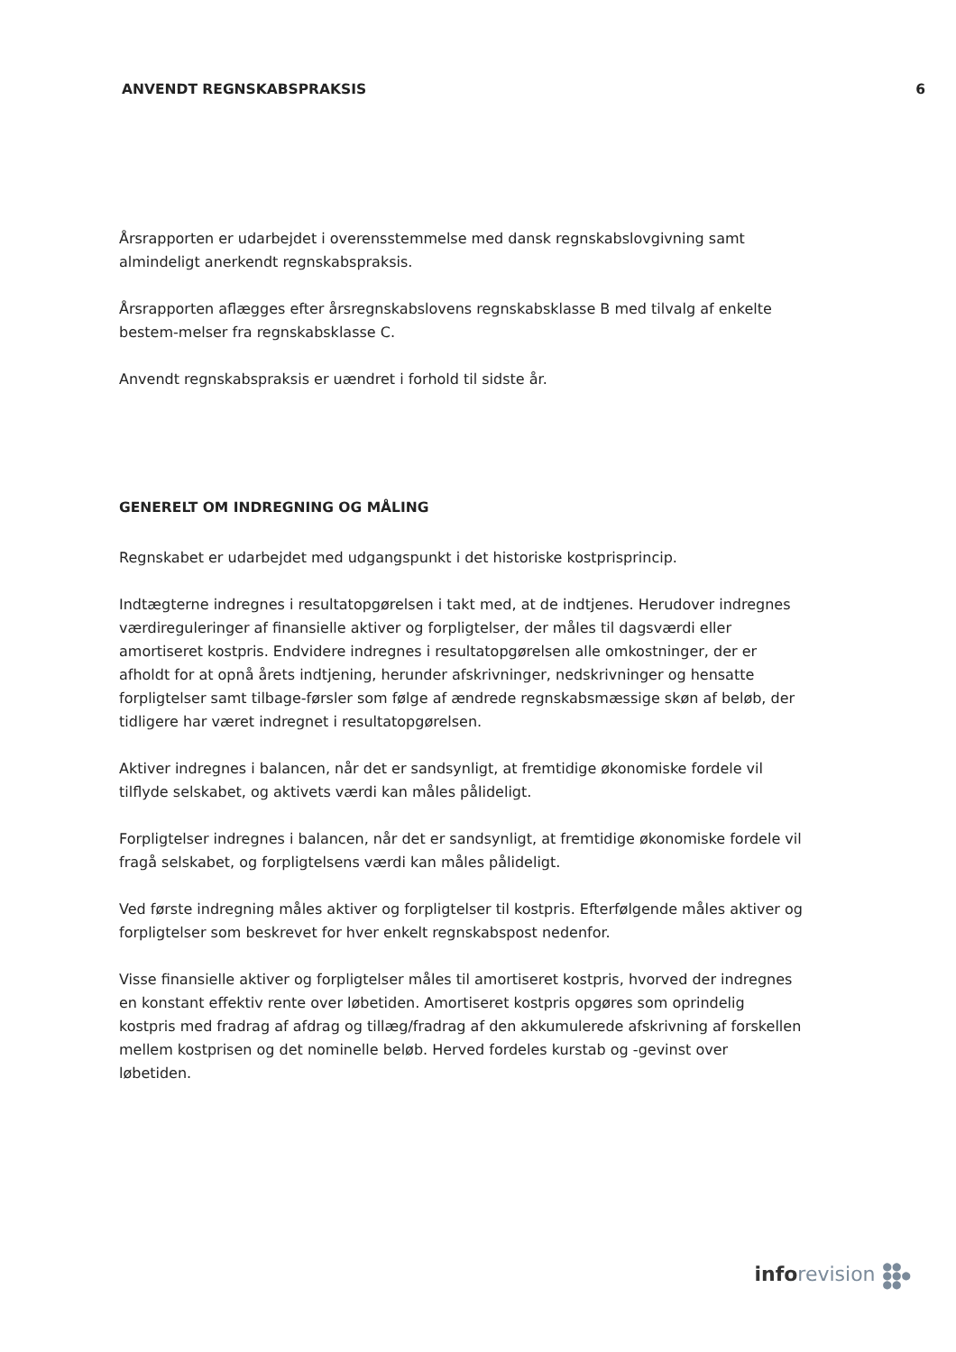ANVENDT REGNSKABSPRAKSIS 6
Årsrapporten er udarbejdet i overensstemmelse med dansk regnskabslovgivning samt almindeligt anerkendt regnskabspraksis.
Årsrapporten aflægges efter årsregnskabslovens regnskabsklasse B med tilvalg af enkelte bestem-melser fra regnskabsklasse C.
Anvendt regnskabspraksis er uændret i forhold til sidste år.
GENERELT OM INDREGNING OG MÅLING
Regnskabet er udarbejdet med udgangspunkt i det historiske kostprisprincip.
Indtægterne indregnes i resultatopgørelsen i takt med, at de indtjenes. Herudover indregnes værdireguleringer af finansielle aktiver og forpligtelser, der måles til dagsværdi eller amortiseret kostpris. Endvidere indregnes i resultatopgørelsen alle omkostninger, der er afholdt for at opnå årets indtjening, herunder afskrivninger, nedskrivninger og hensatte forpligtelser samt tilbage-førsler som følge af ændrede regnskabsmæssige skøn af beløb, der tidligere har været indregnet i resultatopgørelsen.
Aktiver indregnes i balancen, når det er sandsynligt, at fremtidige økonomiske fordele vil tilflyde selskabet, og aktivets værdi kan måles pålideligt.
Forpligtelser indregnes i balancen, når det er sandsynligt, at fremtidige økonomiske fordele vil fragå selskabet, og forpligtelsens værdi kan måles pålideligt.
Ved første indregning måles aktiver og forpligtelser til kostpris. Efterfølgende måles aktiver og forpligtelser som beskrevet for hver enkelt regnskabspost nedenfor.
Visse finansielle aktiver og forpligtelser måles til amortiseret kostpris, hvorved der indregnes en konstant effektiv rente over løbetiden. Amortiseret kostpris opgøres som oprindelig kostpris med fradrag af afdrag og tillæg/fradrag af den akkumulerede afskrivning af forskellen mellem kostprisen og det nominelle beløb. Herved fordeles kurstab og -gevinst over løbetiden.
info revision ●●
●●●
●●